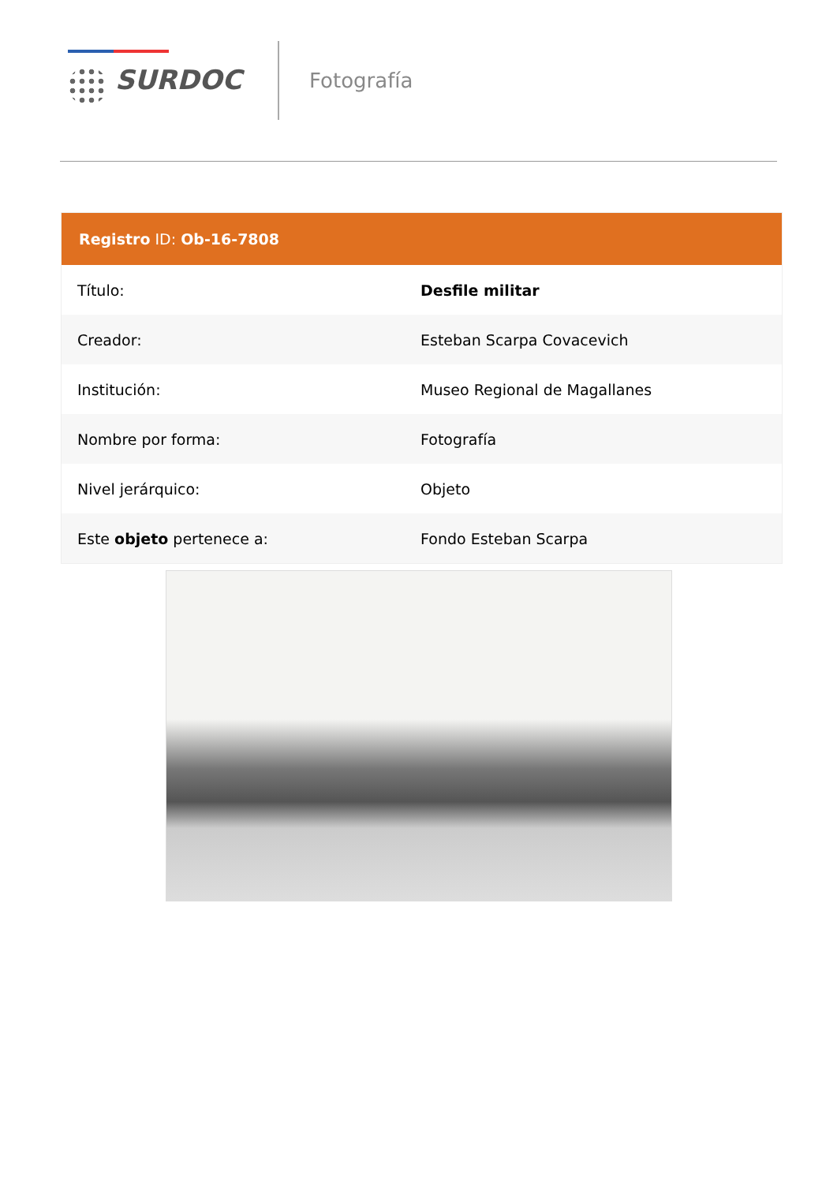SURDOC
Fotografía
| Registro ID: Ob-16-7808 | |
| --- | --- |
| Título: | Desfile militar |
| Creador: | Esteban Scarpa Covacevich |
| Institución: | Museo Regional de Magallanes |
| Nombre por forma: | Fotografía |
| Nivel jerárquico: | Objeto |
| Este objeto pertenece a: | Fondo Esteban Scarpa |